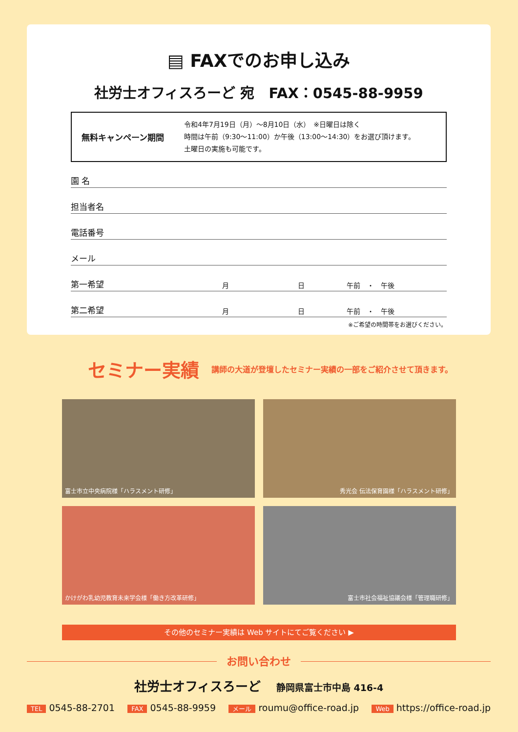▤ FAXでのお申し込み
社労士オフィスろーど 宛　FAX：0545-88-9959
無料キャンペーン期間
令和4年7月19日（月）～8月10日（水）　※日曜日は除く
時間は午前（9:30～11:00）か午後（13:00～14:30）をお選び頂けます。
土曜日の実施も可能です。
園 名
担当者名
電話番号
メール
第一希望 月 日 午前　・　午後
第二希望 月 日 午前　・　午後
※ご希望の時間帯をお選びください。
セミナー実績 講師の大道が登壇したセミナー実績の一部をご紹介させて頂きます。
富士市立中央病院様「ハラスメント研修」
秀光会 伝法保育園様「ハラスメント研修」
かけがわ乳幼児教育未来学会様「働き方改革研修」
富士市社会福祉協議会様「管理職研修」
その他のセミナー実績は Web サイトにてご覧ください ▶
お問い合わせ
社労士オフィスろーど　　静岡県富士市中島 416-4
TEL 0545-88-2701 FAX 0545-88-9959 メール roumu@office-road.jp Web https://office-road.jp